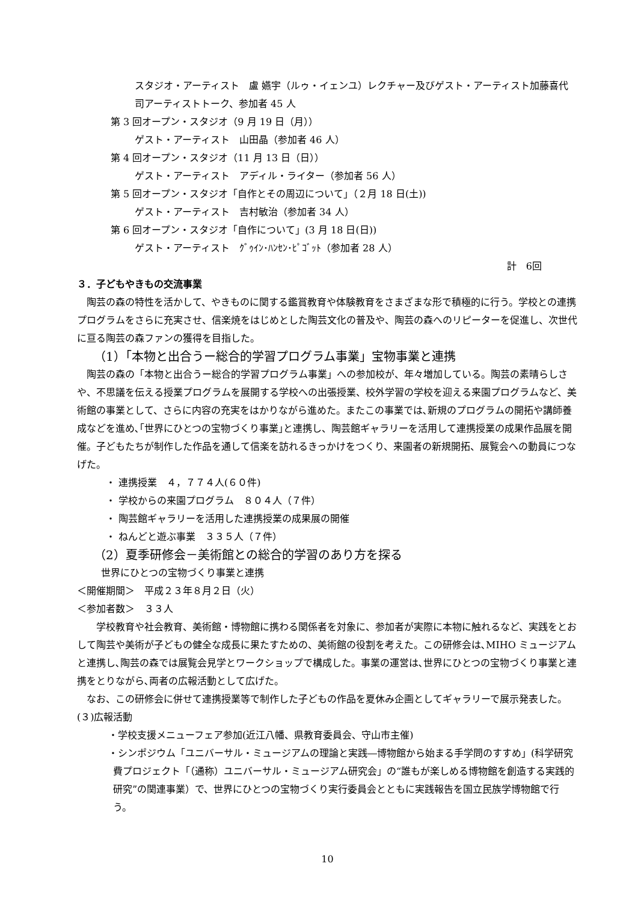スタジオ・アーティスト　盧 嬿宇（ルゥ・イェンユ）レクチャー及びゲスト・アーティスト加藤喜代司アーティストトーク、参加者 45 人
第 3 回オープン・スタジオ（9 月 19 日（月））
ゲスト・アーティスト　山田晶（参加者 46 人）
第 4 回オープン・スタジオ（11 月 13 日（日））
ゲスト・アーティスト　アディル・ライター（参加者 56 人）
第 5 回オープン・スタジオ「自作とその周辺について」（２月 18 日(土))
ゲスト・アーティスト　吉村敏治（参加者 34 人）
第 6 回オープン・スタジオ「自作について」(3 月 18 日(日))
ゲスト・アーティスト　ｸﾞｩｲﾝ･ﾊﾝｾﾝ･ﾋﾟｺﾞｯﾄ（参加者 28 人）
計　6回
３．子どもやきもの交流事業
　陶芸の森の特性を活かして、やきものに関する鑑賞教育や体験教育をさまざまな形で積極的に行う。学校との連携プログラムをさらに充実させ、信楽焼をはじめとした陶芸文化の普及や、陶芸の森へのリピーターを促進し、次世代に亘る陶芸の森ファンの獲得を目指した。
（1）「本物と出合うー総合的学習プログラム事業」宝物事業と連携
　陶芸の森の「本物と出合うー総合的学習プログラム事業」への参加校が、年々増加している。陶芸の素晴らしさや、不思議を伝える授業プログラムを展開する学校への出張授業、校外学習の学校を迎える来園プログラムなど、美術館の事業として、さらに内容の充実をはかりながら進めた。またこの事業では､新規のプログラムの開拓や講師養成などを進め､｢世界にひとつの宝物づくり事業｣と連携し、陶芸館ギャラリーを活用して連携授業の成果作品展を開催。子どもたちが制作した作品を通して信楽を訪れるきっかけをつくり、来園者の新規開拓、展覧会への動員につなげた。
・ 連携授業　４，７７４人(６０件)
・ 学校からの来園プログラム　８０４人（７件）
・ 陶芸館ギャラリーを活用した連携授業の成果展の開催
・ ねんどと遊ぶ事業　３３５人（７件）
（2）夏季研修会－美術館との総合的学習のあり方を探る
世界にひとつの宝物づくり事業と連携
＜開催期間＞　平成２３年８月２日（火）
＜参加者数＞　３３人
　　学校教育や社会教育、美術館・博物館に携わる関係者を対象に、参加者が実際に本物に触れるなど、実践をとおして陶芸や美術が子どもの健全な成長に果たすための、美術館の役割を考えた。この研修会は､MIHO ミュージアムと連携し､陶芸の森では展覧会見学とワークショップで構成した。事業の運営は､世界にひとつの宝物づくり事業と連携をとりながら､両者の広報活動として広げた。
　なお、この研修会に併せて連携授業等で制作した子どもの作品を夏休み企画としてギャラリーで展示発表した。
(３)広報活動
・学校支援メニューフェア参加(近江八幡、県教育委員会、守山市主催)
・シンポジウム「ユニバーサル・ミュージアムの理論と実践―博物館から始まる手学問のすすめ」(科学研究費プロジェクト「（通称）ユニバーサル・ミュージアム研究会」の“誰もが楽しめる博物館を創造する実践的研究”の関連事業）で、世界にひとつの宝物づくり実行委員会とともに実践報告を国立民族学博物館で行う。
10